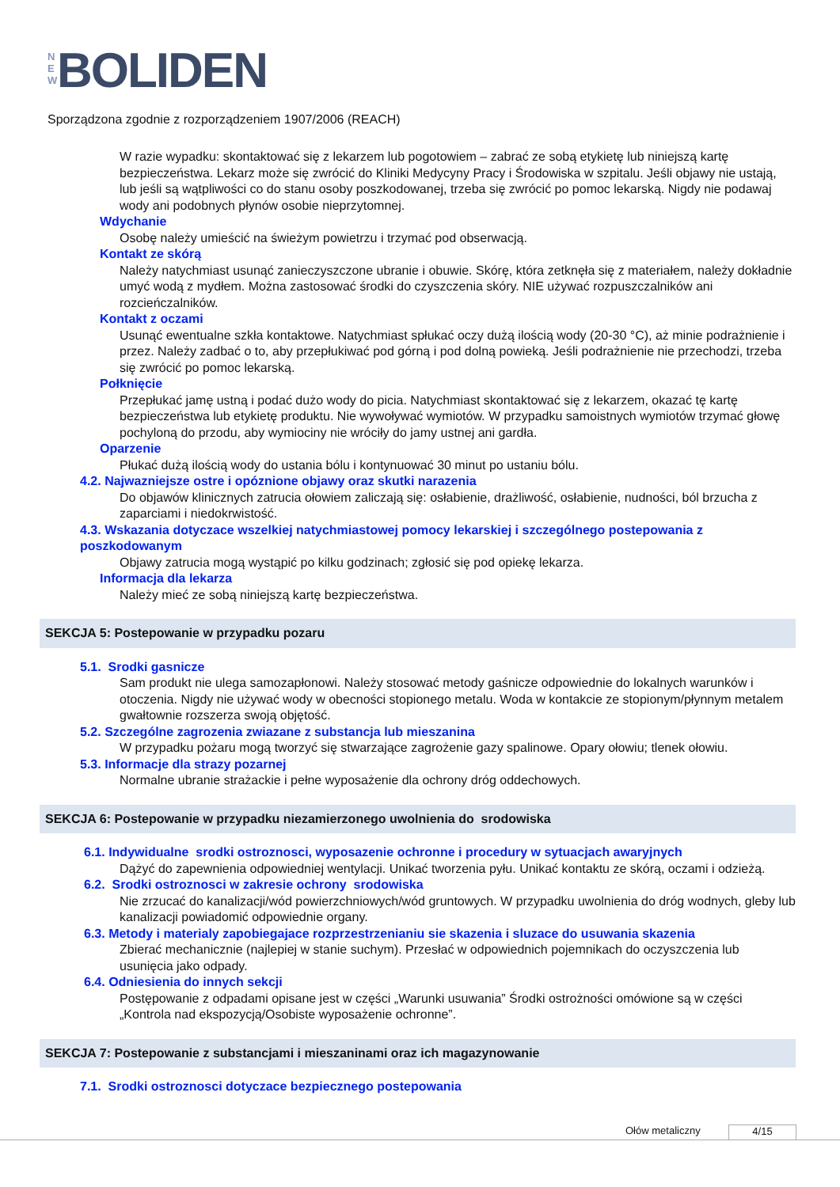N E W BOLIDEN
Sporządzona zgodnie z rozporządzeniem 1907/2006 (REACH)
W razie wypadku: skontaktować się z lekarzem lub pogotowiem – zabrać ze sobą etykietę lub niniejszą kartę bezpieczeństwa. Lekarz może się zwrócić do Kliniki Medycyny Pracy i Środowiska w szpitalu. Jeśli objawy nie ustają, lub jeśli są wątpliwości co do stanu osoby poszkodowanej, trzeba się zwrócić po pomoc lekarską. Nigdy nie podawaj wody ani podobnych płynów osobie nieprzytomnej.
Wdychanie
Osobę należy umieścić na świeżym powietrzu i trzymać pod obserwacją.
Kontakt ze skórą
Należy natychmiast usunąć zanieczyszczone ubranie i obuwie. Skórę, która zetknęła się z materiałem, należy dokładnie umyć wodą z mydłem. Można zastosować środki do czyszczenia skóry. NIE używać rozpuszczalników ani rozcieńczalników.
Kontakt z oczami
Usunąć ewentualne szkła kontaktowe. Natychmiast spłukać oczy dużą ilością wody (20-30 °C), aż minie podrażnienie i przez. Należy zadbać o to, aby przepłukiwać pod górną i pod dolną powieką. Jeśli podrażnienie nie przechodzi, trzeba się zwrócić po pomoc lekarską.
Połknięcie
Przepłukać jamę ustną i podać dużo wody do picia. Natychmiast skontaktować się z lekarzem, okazać tę kartę bezpieczeństwa lub etykietę produktu. Nie wywoływać wymiotów. W przypadku samoistnych wymiotów trzymać głowę pochyloną do przodu, aby wymiociny nie wróciły do jamy ustnej ani gardła.
Oparzenie
Płukać dużą ilością wody do ustania bólu i kontynuować 30 minut po ustaniu bólu.
4.2. Najwazniejsze ostre i opóznione objawy oraz skutki narazenia
Do objawów klinicznych zatrucia ołowiem zaliczają się: osłabienie, drażliwość, osłabienie, nudności, ból brzucha z zaparciami i niedokrwistość.
4.3. Wskazania dotyczace wszelkiej natychmiastowej pomocy lekarskiej i szczególnego postepowania z poszkodowanym
Objawy zatrucia mogą wystąpić po kilku godzinach; zgłosić się pod opiekę lekarza.
Informacja dla lekarza
Należy mieć ze sobą niniejszą kartę bezpieczeństwa.
SEKCJA 5: Postepowanie w przypadku pozaru
5.1. Srodki gasnicze
Sam produkt nie ulega samozapłonowi. Należy stosować metody gaśnicze odpowiednie do lokalnych warunków i otoczenia. Nigdy nie używać wody w obecności stopionego metalu. Woda w kontakcie ze stopionym/płynnym metalem gwałtownie rozszerza swoją objętość.
5.2. Szczególne zagrozenia zwiazane z substancja lub mieszanina
W przypadku pożaru mogą tworzyć się stwarzające zagrożenie gazy spalinowe. Opary ołowiu; tlenek ołowiu.
5.3. Informacje dla strazy pozarnej
Normalne ubranie strażackie i pełne wyposażenie dla ochrony dróg oddechowych.
SEKCJA 6: Postepowanie w przypadku niezamierzonego uwolnienia do srodowiska
6.1. Indywidualne srodki ostroznosci, wyposazenie ochronne i procedury w sytuacjach awaryjnych
Dążyć do zapewnienia odpowiedniej wentylacji. Unikać tworzenia pyłu. Unikać kontaktu ze skórą, oczami i odzieżą.
6.2. Srodki ostroznosci w zakresie ochrony srodowiska
Nie zrzucać do kanalizacji/wód powierzchniowych/wód gruntowych. W przypadku uwolnienia do dróg wodnych, gleby lub kanalizacji powiadomić odpowiednie organy.
6.3. Metody i materialy zapobiegajace rozprzestrzenianiu sie skazenia i sluzace do usuwania skazenia
Zbierać mechanicznie (najlepiej w stanie suchym). Przesłać w odpowiednich pojemnikach do oczyszczenia lub usunięcia jako odpady.
6.4. Odniesienia do innych sekcji
Postępowanie z odpadami opisane jest w części „Warunki usuwania” Środki ostrożności omówione są w części „Kontrola nad ekspozycją/Osobiste wyposażenie ochronne”.
SEKCJA 7: Postepowanie z substancjami i mieszaninami oraz ich magazynowanie
7.1. Srodki ostroznosci dotyczace bezpiecznego postepowania
Ołów metaliczny 4/15